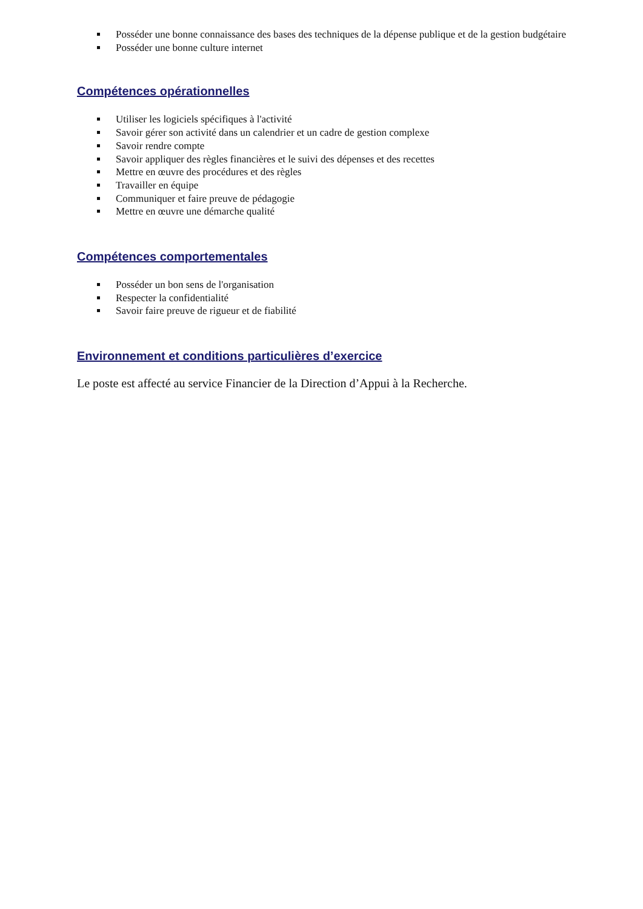Posséder une bonne connaissance des bases des techniques de la dépense publique et de la gestion budgétaire
Posséder une bonne culture internet
Compétences opérationnelles
Utiliser les logiciels spécifiques à l'activité
Savoir gérer son activité dans un calendrier et un cadre de gestion complexe
Savoir rendre compte
Savoir appliquer des règles financières et le suivi des dépenses et des recettes
Mettre en œuvre des procédures et des règles
Travailler en équipe
Communiquer et faire preuve de pédagogie
Mettre en œuvre une démarche qualité
Compétences comportementales
Posséder un bon sens de l'organisation
Respecter la confidentialité
Savoir faire preuve de rigueur et de fiabilité
Environnement et conditions particulières d’exercice
Le poste est affecté au service Financier de la Direction d’Appui à la Recherche.